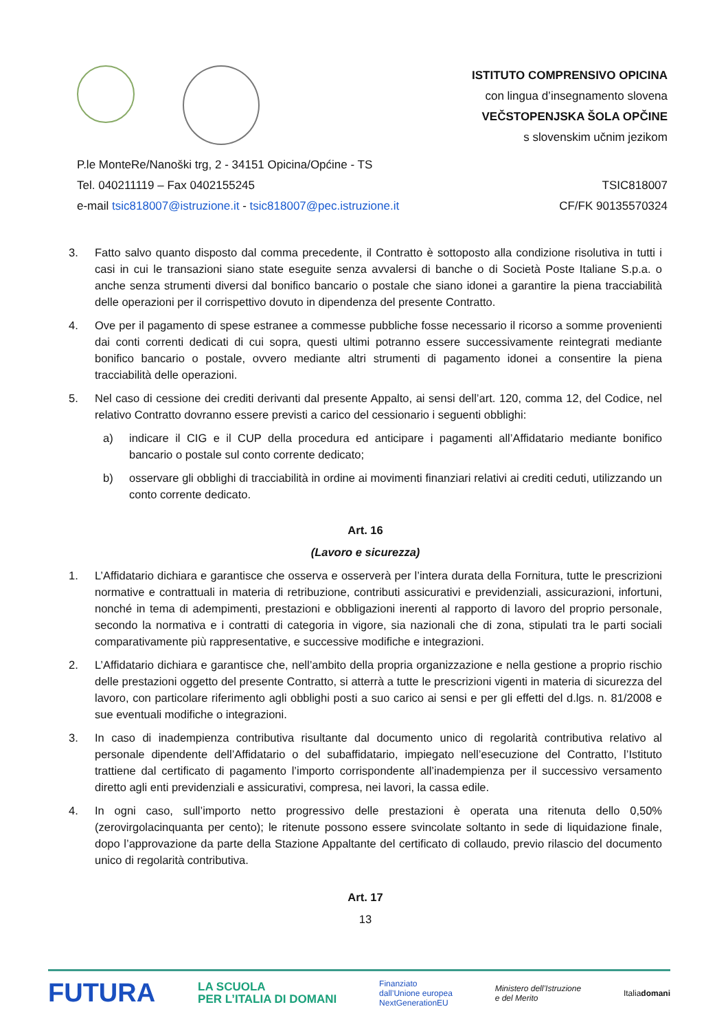ISTITUTO COMPRENSIVO OPICINA
con lingua d’insegnamento slovena
VEČSTOPENJSKA ŠOLA OPČINE
s slovenskim učnim jezikom
P.le MonteRe/Nanoški trg, 2 - 34151 Opicina/Općine - TS
Tel. 040211119 – Fax 0402155245
e-mail tsic818007@istruzione.it - tsic818007@pec.istruzione.it
TSIC818007
CF/FK 90135570324
3. Fatto salvo quanto disposto dal comma precedente, il Contratto è sottoposto alla condizione risolutiva in tutti i casi in cui le transazioni siano state eseguite senza avvalersi di banche o di Società Poste Italiane S.p.a. o anche senza strumenti diversi dal bonifico bancario o postale che siano idonei a garantire la piena tracciabilità delle operazioni per il corrispettivo dovuto in dipendenza del presente Contratto.
4. Ove per il pagamento di spese estranee a commesse pubbliche fosse necessario il ricorso a somme provenienti dai conti correnti dedicati di cui sopra, questi ultimi potranno essere successivamente reintegrati mediante bonifico bancario o postale, ovvero mediante altri strumenti di pagamento idonei a consentire la piena tracciabilità delle operazioni.
5. Nel caso di cessione dei crediti derivanti dal presente Appalto, ai sensi dell’art. 120, comma 12, del Codice, nel relativo Contratto dovranno essere previsti a carico del cessionario i seguenti obblighi:
a) indicare il CIG e il CUP della procedura ed anticipare i pagamenti all’Affidatario mediante bonifico bancario o postale sul conto corrente dedicato;
b) osservare gli obblighi di tracciabilità in ordine ai movimenti finanziari relativi ai crediti ceduti, utilizzando un conto corrente dedicato.
Art. 16
(Lavoro e sicurezza)
1. L’Affidatario dichiara e garantisce che osserva e osserverà per l’intera durata della Fornitura, tutte le prescrizioni normative e contrattuali in materia di retribuzione, contributi assicurativi e previdenziali, assicurazioni, infortuni, nonché in tema di adempimenti, prestazioni e obbligazioni inerenti al rapporto di lavoro del proprio personale, secondo la normativa e i contratti di categoria in vigore, sia nazionali che di zona, stipulati tra le parti sociali comparativamente più rappresentative, e successive modifiche e integrazioni.
2. L’Affidatario dichiara e garantisce che, nell’ambito della propria organizzazione e nella gestione a proprio rischio delle prestazioni oggetto del presente Contratto, si atterrà a tutte le prescrizioni vigenti in materia di sicurezza del lavoro, con particolare riferimento agli obblighi posti a suo carico ai sensi e per gli effetti del d.lgs. n. 81/2008 e sue eventuali modifiche o integrazioni.
3. In caso di inadempienza contributiva risultante dal documento unico di regolarità contributiva relativo al personale dipendente dell’Affidatario o del subaffidatario, impiegato nell’esecuzione del Contratto, l’Istituto trattiene dal certificato di pagamento l’importo corrispondente all’inadempienza per il successivo versamento diretto agli enti previdenziali e assicurativi, compresa, nei lavori, la cassa edile.
4. In ogni caso, sull’importo netto progressivo delle prestazioni è operata una ritenuta dello 0,50% (zerovirgolacinquanta per cento); le ritenute possono essere svincolate soltanto in sede di liquidazione finale, dopo l’approvazione da parte della Stazione Appaltante del certificato di collaudo, previo rilascio del documento unico di regolarità contributiva.
Art. 17
13
FUTURA LA SCUOLA
PER L’ITALIA DI DOMANI Finanziato
dall’Unione europea
NextGenerationEU Ministero dell’Istruzione
e del Merito Italiadomani